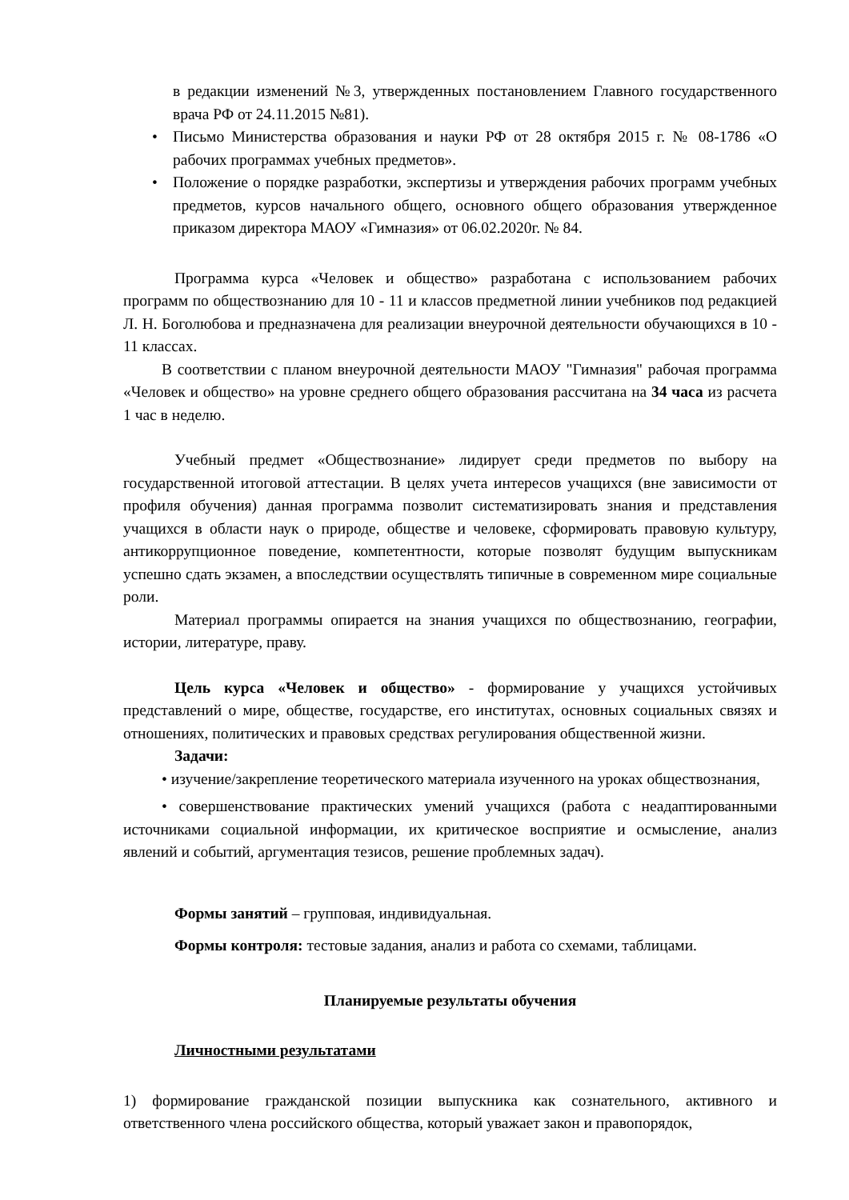в редакции изменений №3, утвержденных постановлением Главного государственного врача РФ от 24.11.2015 №81).
• Письмо Министерства образования и науки РФ от 28 октября 2015 г. № 08-1786 «О рабочих программах учебных предметов».
• Положение о порядке разработки, экспертизы и утверждения рабочих программ учебных предметов, курсов начального общего, основного общего образования утвержденное приказом директора МАОУ «Гимназия» от 06.02.2020г. № 84.
Программа курса «Человек и общество» разработана с использованием рабочих программ по обществознанию для 10 - 11 и классов предметной линии учебников под редакцией Л. Н. Боголюбова и предназначена для реализации внеурочной деятельности обучающихся в 10 - 11 классах.
В соответствии с планом внеурочной деятельности МАОУ "Гимназия" рабочая программа «Человек и общество» на уровне среднего общего образования рассчитана на 34 часа из расчета 1 час в неделю.
Учебный предмет «Обществознание» лидирует среди предметов по выбору на государственной итоговой аттестации. В целях учета интересов учащихся (вне зависимости от профиля обучения) данная программа позволит систематизировать знания и представления учащихся в области наук о природе, обществе и человеке, сформировать правовую культуру, антикоррупционное поведение, компетентности, которые позволят будущим выпускникам успешно сдать экзамен, а впоследствии осуществлять типичные в современном мире социальные роли.
Материал программы опирается на знания учащихся по обществознанию, географии, истории, литературе, праву.
Цель курса «Человек и общество» - формирование у учащихся устойчивых представлений о мире, обществе, государстве, его институтах, основных социальных связях и отношениях, политических и правовых средствах регулирования общественной жизни.
Задачи:
• изучение/закрепление теоретического материала изученного на уроках обществознания,
• совершенствование практических умений учащихся (работа с неадаптированными источниками социальной информации, их критическое восприятие и осмысление, анализ явлений и событий, аргументация тезисов, решение проблемных задач).
Формы занятий – групповая, индивидуальная.
Формы контроля: тестовые задания, анализ и работа со схемами, таблицами.
Планируемые результаты обучения
Личностными результатами
1) формирование гражданской позиции выпускника как сознательного, активного и ответственного члена российского общества, который уважает закон и правопорядок,